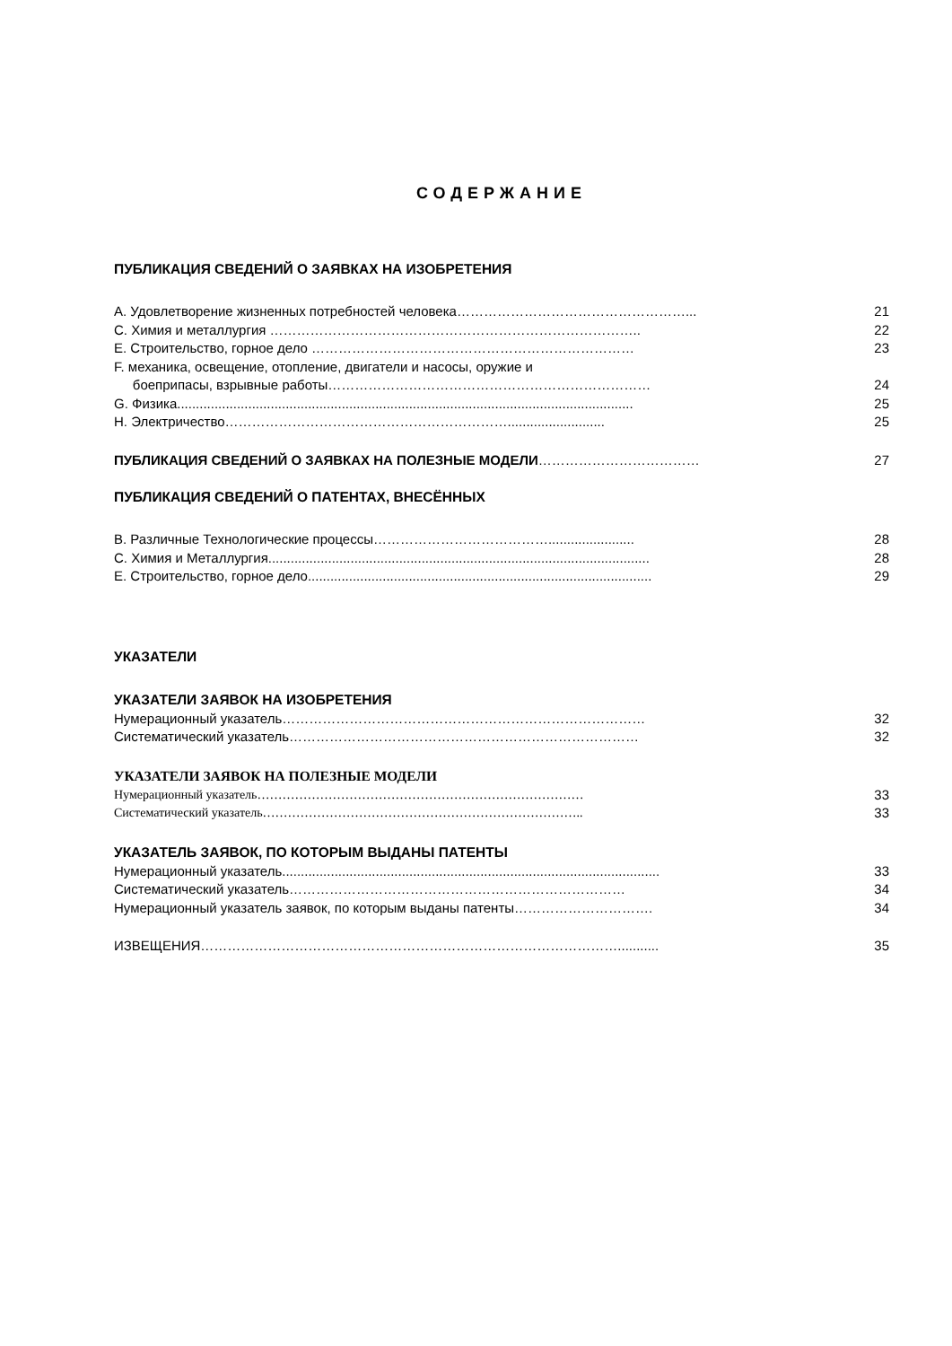СОДЕРЖАНИЕ
ПУБЛИКАЦИЯ СВЕДЕНИЙ О ЗАЯВКАХ НА ИЗОБРЕТЕНИЯ
A. Удовлетворение жизненных потребностей человека……………………………………………... 21
C. Химия и металлургия ……………………………………………………………………….. 22
E. Строительство, горное дело ……………………………………………………………… 23
F. механика, освещение, отопление, двигатели и насосы, оружие и
боеприпасы, взрывные работы……………………………………………………………… 24
G. Физика.......................................................................................................................... 25
H. Электричество……………………………………………………….......................... 25
ПУБЛИКАЦИЯ СВЕДЕНИЙ О ЗАЯВКАХ НА ПОЛЕЗНЫЕ МОДЕЛИ……………………………… 27
ПУБЛИКАЦИЯ СВЕДЕНИЙ О ПАТЕНТАХ, ВНЕСЁННЫХ
B. Различные Технологические процессы…………………………………....................... 28
C. Химия и Металлургия...................................................................................................... 28
E. Строительство, горное дело............................................................................................ 29
УКАЗАТЕЛИ
УКАЗАТЕЛИ ЗАЯВОК НА ИЗОБРЕТЕНИЯ
Нумерационный указатель……………………………………………………………………… 32
Систематический указатель…………………………………………………………………… 32
УКАЗАТЕЛИ ЗАЯВОК НА ПОЛЕЗНЫЕ МОДЕЛИ
Нумерационный указатель…………………………………………………………………… 33
Систематический указатель………………………………………………………………….. 33
УКАЗАТЕЛЬ ЗАЯВОК, ПО КОТОРЫМ ВЫДАНЫ ПАТЕНТЫ
Нумерационный указатель..................................................................................................... 33
Систематический указатель………………………………………………………………… 34
Нумерационный указатель заявок, по которым выданы патенты…………………………. 34
ИЗВЕЩЕНИЯ…………………………………………………………………………………........... 35